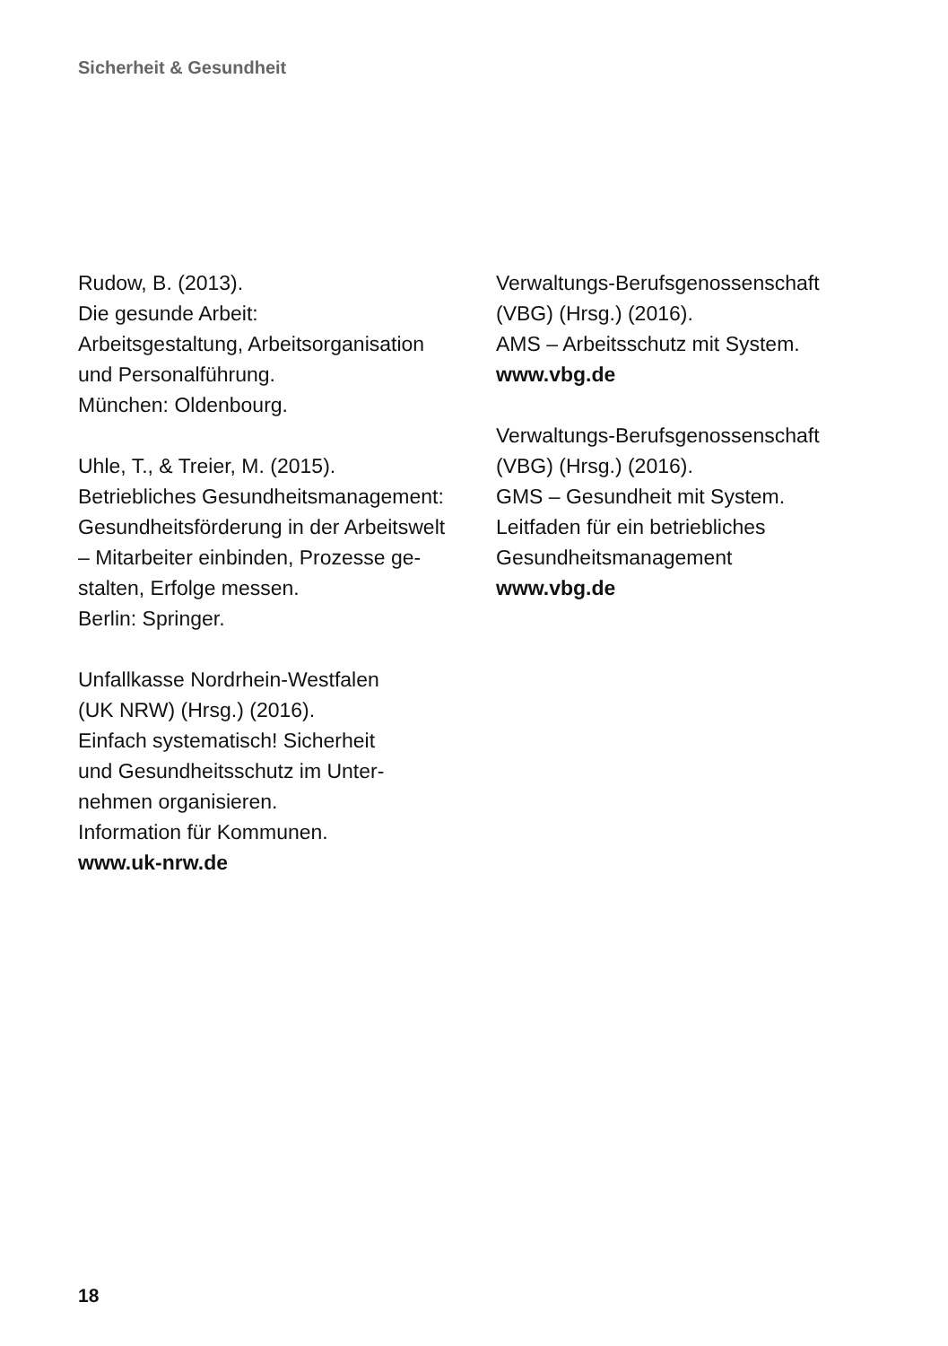Sicherheit & Gesundheit
Rudow, B. (2013).
Die gesunde Arbeit:
Arbeitsgestaltung, Arbeitsorganisation
und Personalführung.
München: Oldenbourg.
Uhle, T., & Treier, M. (2015).
Betriebliches Gesundheitsmanagement:
Gesundheitsförderung in der Arbeitswelt
– Mitarbeiter einbinden, Prozesse ge-
stalten, Erfolge messen.
Berlin: Springer.
Unfallkasse Nordrhein-Westfalen
(UK NRW) (Hrsg.) (2016).
Einfach systematisch! Sicherheit
und Gesundheitsschutz im Unter-
nehmen organisieren.
Information für Kommunen.
www.uk-nrw.de
Verwaltungs-Berufsgenossenschaft
(VBG) (Hrsg.) (2016).
AMS – Arbeitsschutz mit System.
www.vbg.de
Verwaltungs-Berufsgenossenschaft
(VBG) (Hrsg.) (2016).
GMS – Gesundheit mit System.
Leitfaden für ein betriebliches
Gesundheitsmanagement
www.vbg.de
18